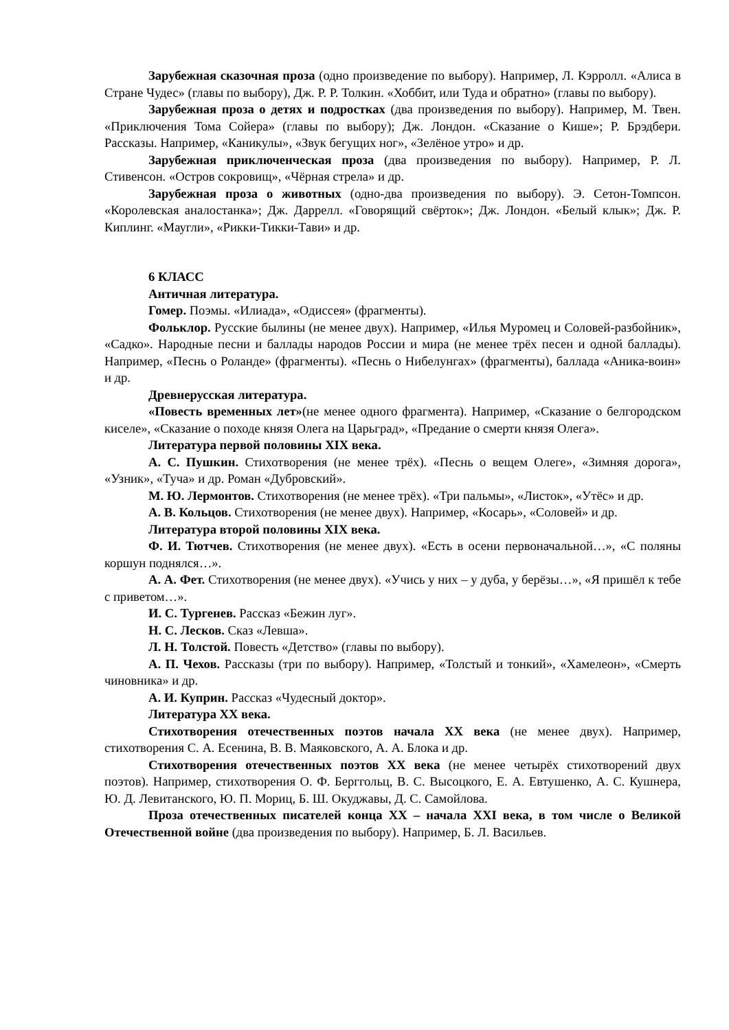Зарубежная сказочная проза (одно произведение по выбору). Например, Л. Кэрролл. «Алиса в Стране Чудес» (главы по выбору), Дж. Р. Р. Толкин. «Хоббит, или Туда и обратно» (главы по выбору).
Зарубежная проза о детях и подростках (два произведения по выбору). Например, М. Твен. «Приключения Тома Сойера» (главы по выбору); Дж. Лондон. «Сказание о Кише»; Р. Брэдбери. Рассказы. Например, «Каникулы», «Звук бегущих ног», «Зелёное утро» и др.
Зарубежная приключенческая проза (два произведения по выбору). Например, Р. Л. Стивенсон. «Остров сокровищ», «Чёрная стрела» и др.
Зарубежная проза о животных (одно-два произведения по выбору). Э. Сетон-Томпсон. «Королевская аналостанка»; Дж. Даррелл. «Говорящий свёрток»; Дж. Лондон. «Белый клык»; Дж. Р. Киплинг. «Маугли», «Рикки-Тикки-Тави» и др.
6 КЛАСС
Античная литература.
Гомер. Поэмы. «Илиада», «Одиссея» (фрагменты).
Фольклор. Русские былины (не менее двух). Например, «Илья Муромец и Соловей-разбойник», «Садко». Народные песни и баллады народов России и мира (не менее трёх песен и одной баллады). Например, «Песнь о Роланде» (фрагменты). «Песнь о Нибелунгах» (фрагменты), баллада «Аника-воин» и др.
Древнерусская литература.
«Повесть временных лет»(не менее одного фрагмента). Например, «Сказание о белгородском киселе», «Сказание о походе князя Олега на Царьград», «Предание о смерти князя Олега».
Литература первой половины XIX века.
А. С. Пушкин. Стихотворения (не менее трёх). «Песнь о вещем Олеге», «Зимняя дорога», «Узник», «Туча» и др. Роман «Дубровский».
М. Ю. Лермонтов. Стихотворения (не менее трёх). «Три пальмы», «Листок», «Утёс» и др.
А. В. Кольцов. Стихотворения (не менее двух). Например, «Косарь», «Соловей» и др.
Литература второй половины XIX века.
Ф. И. Тютчев. Стихотворения (не менее двух). «Есть в осени первоначальной…», «С поляны коршун поднялся…».
А. А. Фет. Стихотворения (не менее двух). «Учись у них – у дуба, у берёзы…», «Я пришёл к тебе с приветом…».
И. С. Тургенев. Рассказ «Бежин луг».
Н. С. Лесков. Сказ «Левша».
Л. Н. Толстой. Повесть «Детство» (главы по выбору).
А. П. Чехов. Рассказы (три по выбору). Например, «Толстый и тонкий», «Хамелеон», «Смерть чиновника» и др.
А. И. Куприн. Рассказ «Чудесный доктор».
Литература XX века.
Стихотворения отечественных поэтов начала XX века (не менее двух). Например, стихотворения С. А. Есенина, В. В. Маяковского, А. А. Блока и др.
Стихотворения отечественных поэтов XX века (не менее четырёх стихотворений двух поэтов). Например, стихотворения О. Ф. Берггольц, В. С. Высоцкого, Е. А. Евтушенко, А. С. Кушнера, Ю. Д. Левитанского, Ю. П. Мориц, Б. Ш. Окуджавы, Д. С. Самойлова.
Проза отечественных писателей конца XX – начала XXI века, в том числе о Великой Отечественной войне (два произведения по выбору). Например, Б. Л. Васильев.